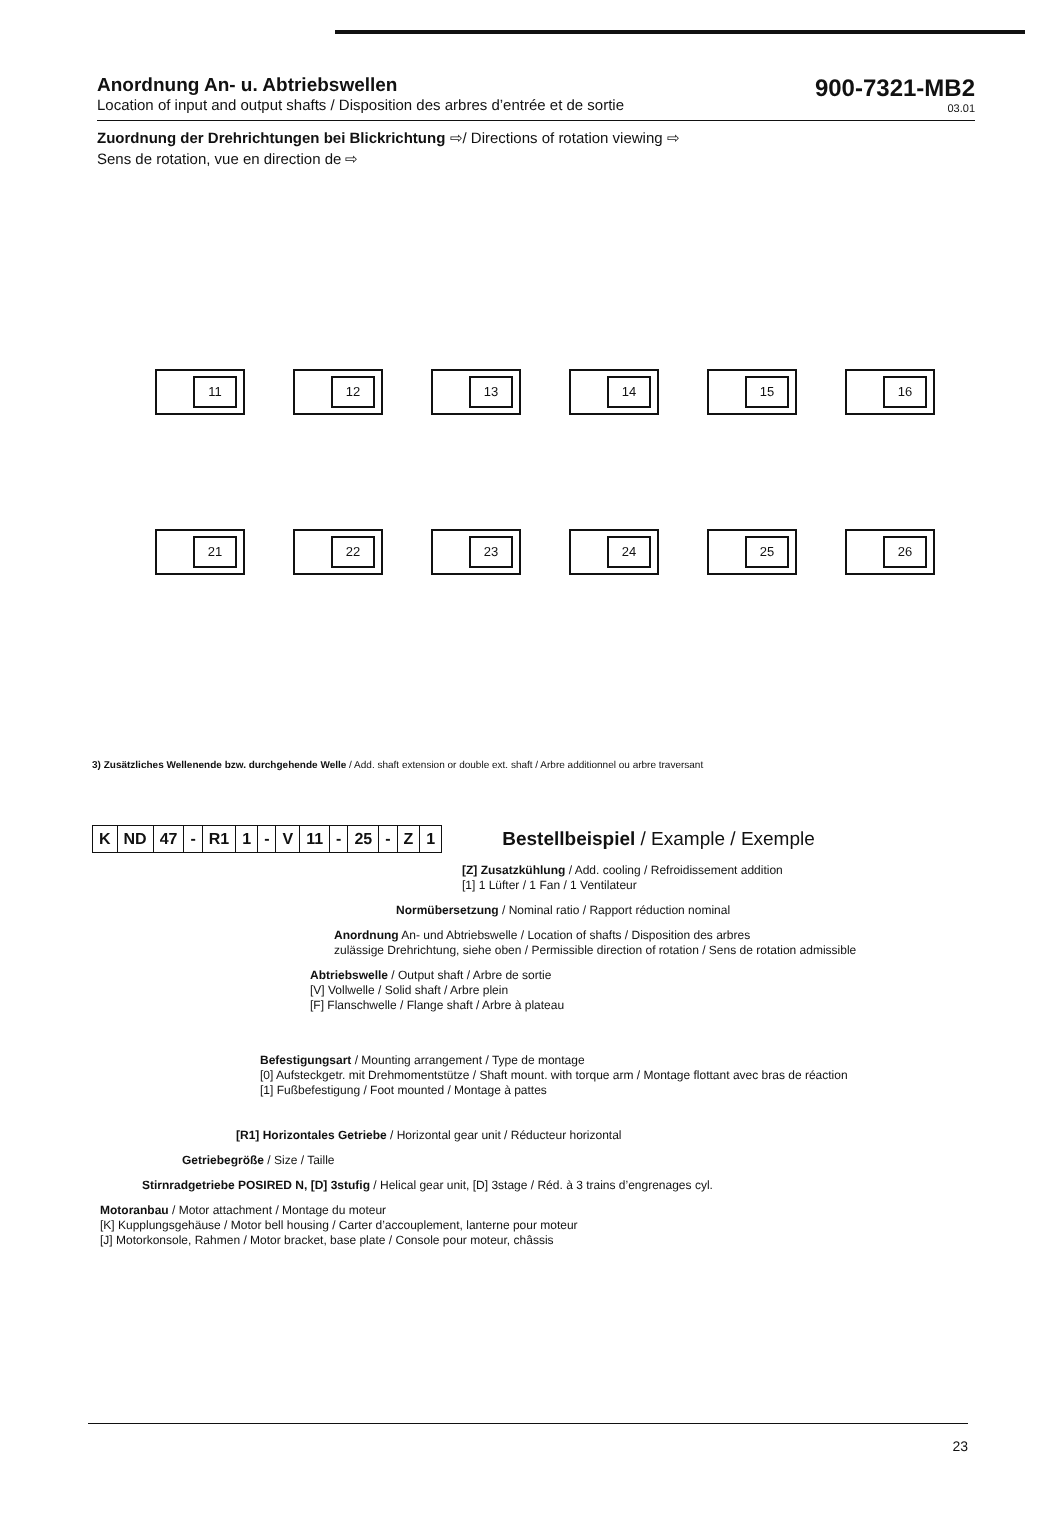Anordnung An- u. Abtriebswellen
Location of input and output shafts / Disposition des arbres d’entrée et de sortie
900-7321-MB2
03.01
Zuordnung der Drehrichtungen bei Blickrichtung ⇨/ Directions of rotation viewing ⇨
Sens de rotation, vue en direction de ⇨
11
12
13
14
15
16
21
22
23
24
25
26
3) Zusätzliches Wellenende bzw. durchgehende Welle / Add. shaft extension or double ext. shaft / Arbre additionnel ou arbre traversant
| K | ND | 47 | - | R1 | 1 | - | V | 11 | - | 25 | - | Z | 1 |
Bestellbeispiel / Example / Exemple
[Z] Zusatzkühlung / Add. cooling / Refroidissement addition
[1] 1 Lüfter / 1 Fan / 1 Ventilateur
Normübersetzung / Nominal ratio / Rapport réduction nominal
Anordnung An- und Abtriebswelle / Location of shafts / Disposition des arbres
zulässige Drehrichtung, siehe oben / Permissible direction of rotation / Sens de rotation admissible
Abtriebswelle / Output shaft / Arbre de sortie
[V] Vollwelle / Solid shaft / Arbre plein
[F] Flanschwelle / Flange shaft / Arbre à plateau
Befestigungsart / Mounting arrangement / Type de montage
[0] Aufsteckgetr. mit Drehmomentstütze / Shaft mount. with torque arm / Montage flottant avec bras de réaction
[1] Fußbefestigung / Foot mounted / Montage à pattes
[R1] Horizontales Getriebe / Horizontal gear unit / Réducteur horizontal
Getriebegröße / Size / Taille
Stirnradgetriebe POSIRED N, [D] 3stufig / Helical gear unit, [D] 3stage / Réd. à 3 trains d’engrenages cyl.
Motoranbau / Motor attachment / Montage du moteur
[K] Kupplungsgehäuse / Motor bell housing / Carter d’accouplement, lanterne pour moteur
[J] Motorkonsole, Rahmen / Motor bracket, base plate / Console pour moteur, châssis
23